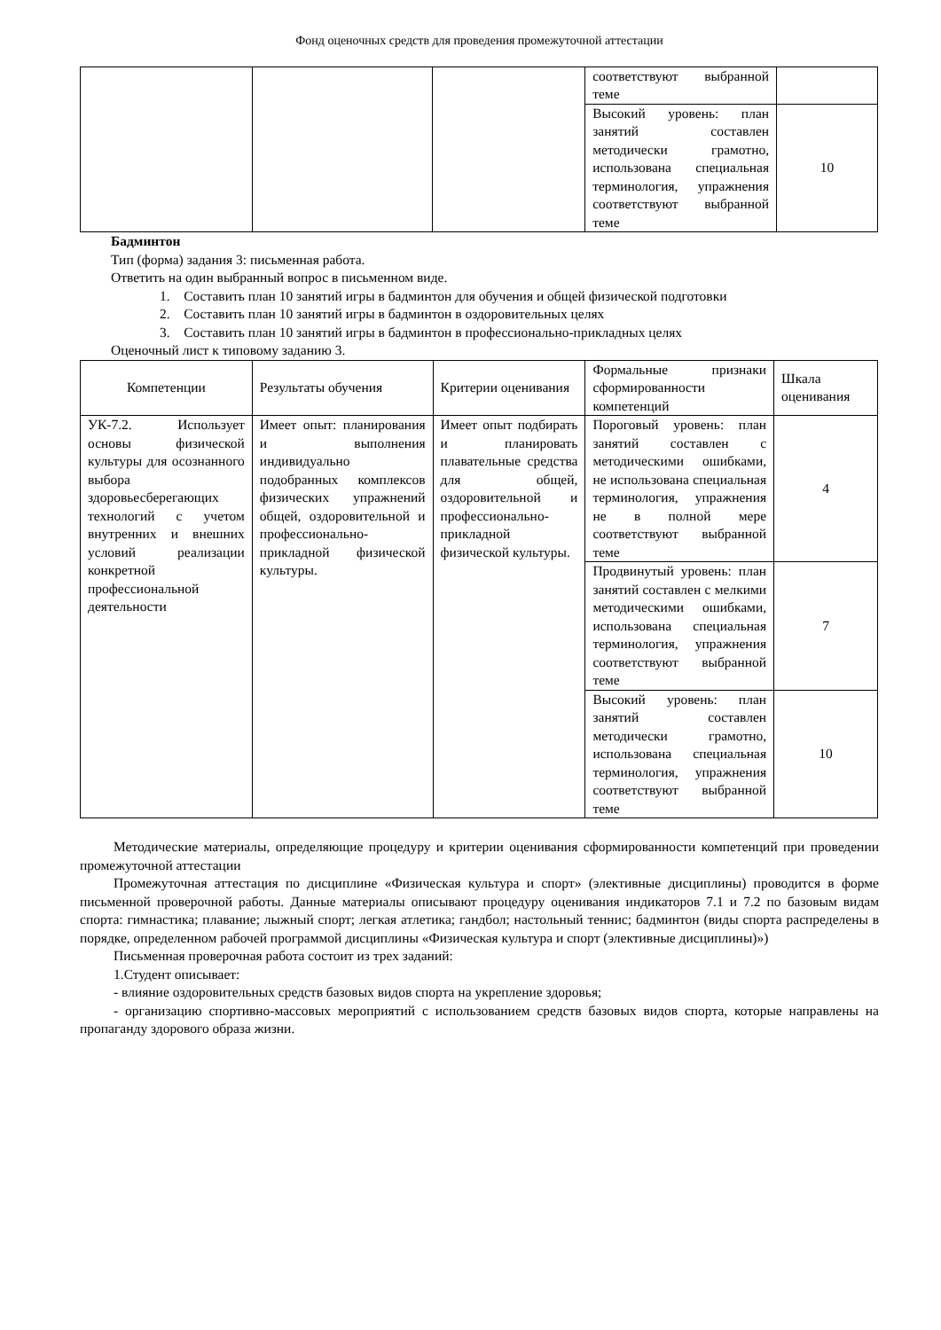Фонд оценочных средств для проведения промежуточной аттестации
| | | | соответствуют выбранной теме | |
| | | | Высокий уровень: план занятий составлен методически грамотно, использована специальная терминология, упражнения соответствуют выбранной теме | 10 |
Бадминтон
Тип (форма) задания 3: письменная работа.
Ответить на один выбранный вопрос в письменном виде.
1. Составить план 10 занятий игры в бадминтон для обучения и общей физической подготовки
2. Составить план 10 занятий игры в бадминтон в оздоровительных целях
3. Составить план 10 занятий игры в бадминтон в профессионально-прикладных целях
Оценочный лист к типовому заданию 3.
| Компетенции | Результаты обучения | Критерии оценивания | Формальные признаки сформированности компетенций | Шкала оценивания |
| УК-7.2. Использует основы физической культуры для осознанного выбора здоровьесберегающих технологий с учетом внутренних и внешних условий реализации конкретной профессиональной деятельности | Имеет опыт: планирования и выполнения индивидуально подобранных комплексов физических упражнений общей, оздоровительной и профессионально-прикладной физической культуры. | Имеет опыт подбирать и планировать плавательные средства для общей, оздоровительной и профессионально-прикладной физической культуры. | Пороговый уровень: план занятий составлен с методическими ошибками, не использована специальная терминология, упражнения не в полной мере соответствуют выбранной теме | 4 |
| | | | Продвинутый уровень: план занятий составлен с мелкими методическими ошибками, использована специальная терминология, упражнения соответствуют выбранной теме | 7 |
| | | | Высокий уровень: план занятий составлен методически грамотно, использована специальная терминология, упражнения соответствуют выбранной теме | 10 |
Методические материалы, определяющие процедуру и критерии оценивания сформированности компетенций при проведении промежуточной аттестации
Промежуточная аттестация по дисциплине «Физическая культура и спорт» (элективные дисциплины) проводится в форме письменной проверочной работы. Данные материалы описывают процедуру оценивания индикаторов 7.1 и 7.2 по базовым видам спорта: гимнастика; плавание; лыжный спорт; легкая атлетика; гандбол; настольный теннис; бадминтон (виды спорта распределены в порядке, определенном рабочей программой дисциплины «Физическая культура и спорт (элективные дисциплины)»)
Письменная проверочная работа состоит из трех заданий:
1.Студент описывает:
- влияние оздоровительных средств базовых видов спорта на укрепление здоровья;
- организацию спортивно-массовых мероприятий с использованием средств базовых видов спорта, которые направлены на пропаганду здорового образа жизни.